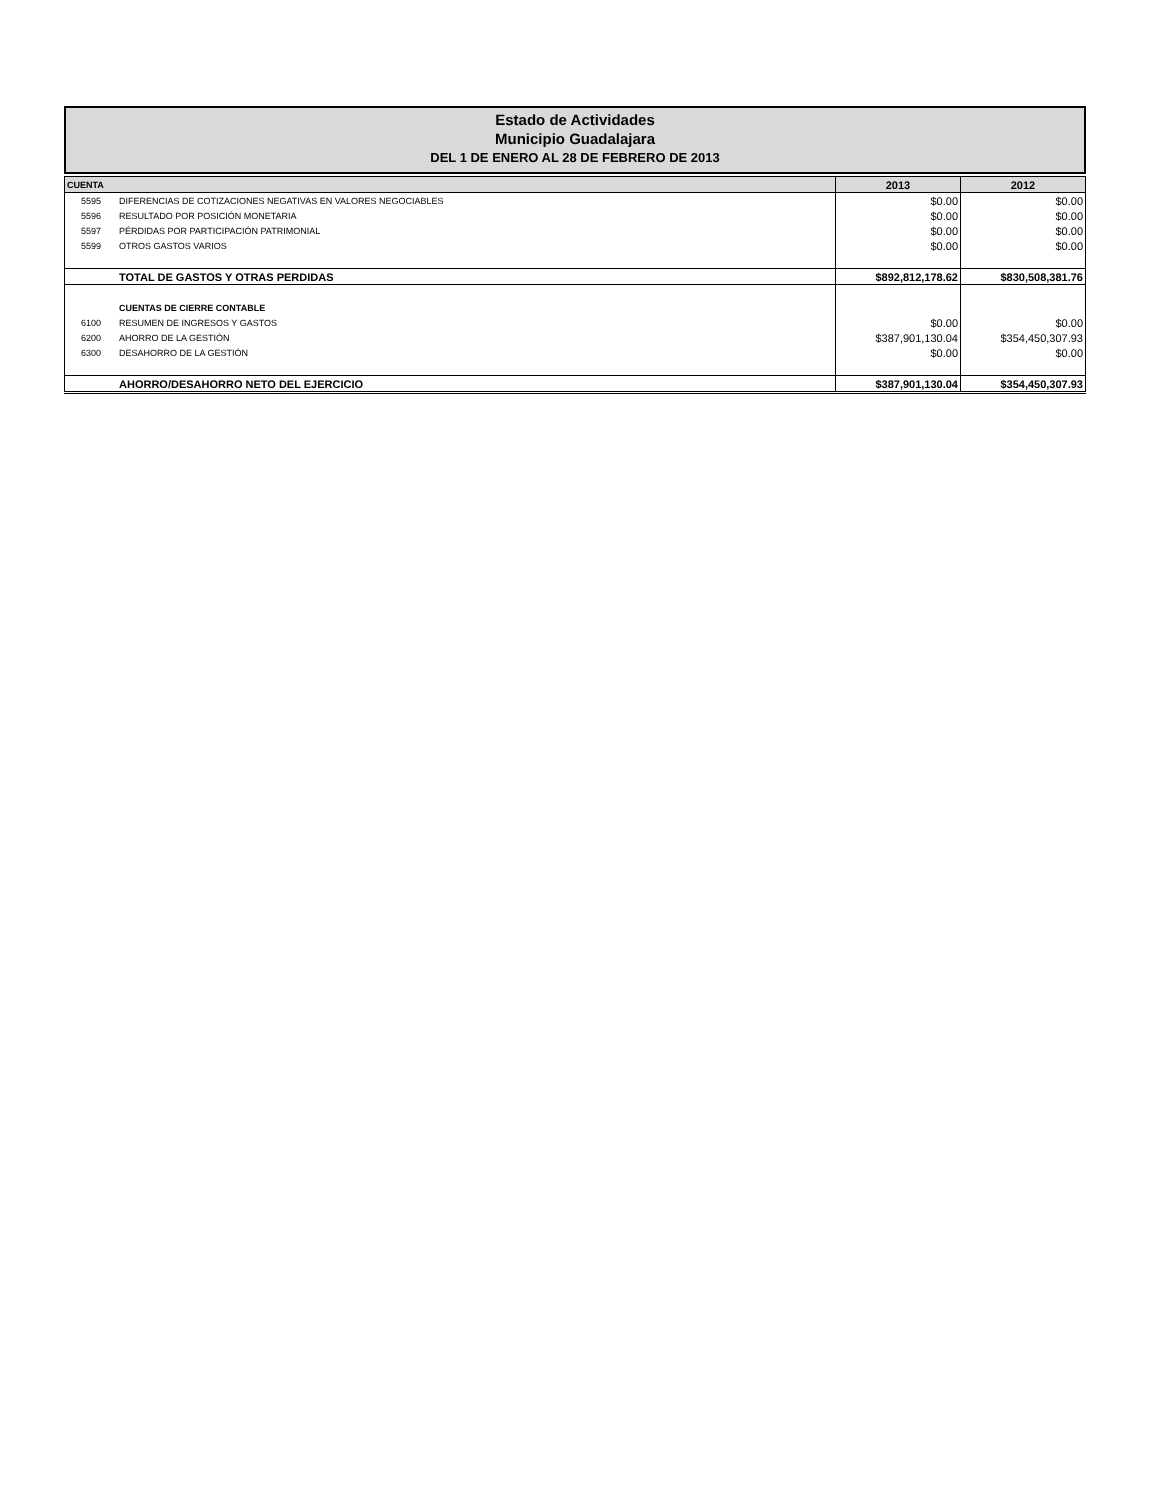Estado de Actividades
Municipio Guadalajara
DEL 1 DE ENERO AL 28 DE FEBRERO DE 2013
| CUENTA | | 2013 | 2012 |
| --- | --- | --- | --- |
| 5595 | DIFERENCIAS DE COTIZACIONES NEGATIVAS EN VALORES NEGOCIABLES | $0.00 | $0.00 |
| 5596 | RESULTADO POR POSICIÓN MONETARIA | $0.00 | $0.00 |
| 5597 | PÉRDIDAS POR PARTICIPACIÓN PATRIMONIAL | $0.00 | $0.00 |
| 5599 | OTROS GASTOS VARIOS | $0.00 | $0.00 |
| | TOTAL DE GASTOS Y OTRAS PERDIDAS | $892,812,178.62 | $830,508,381.76 |
| | CUENTAS DE CIERRE CONTABLE | | |
| 6100 | RESUMEN DE INGRESOS Y GASTOS | $0.00 | $0.00 |
| 6200 | AHORRO DE LA GESTIÓN | $387,901,130.04 | $354,450,307.93 |
| 6300 | DESAHORRO DE LA GESTIÓN | $0.00 | $0.00 |
| | AHORRO/DESAHORRO NETO DEL EJERCICIO | $387,901,130.04 | $354,450,307.93 |